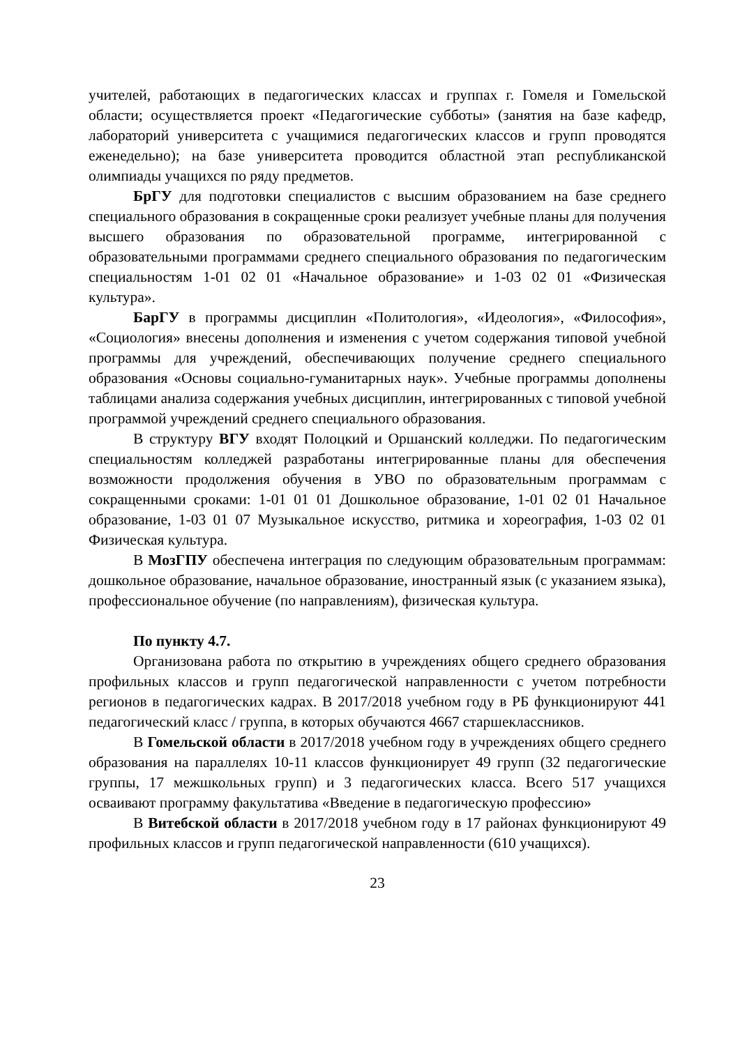учителей, работающих в педагогических классах и группах г. Гомеля и Гомельской области; осуществляется проект «Педагогические субботы» (занятия на базе кафедр, лабораторий университета с учащимися педагогических классов и групп проводятся еженедельно); на базе университета проводится областной этап республиканской олимпиады учащихся по ряду предметов.
БрГУ для подготовки специалистов с высшим образованием на базе среднего специального образования в сокращенные сроки реализует учебные планы для получения высшего образования по образовательной программе, интегрированной с образовательными программами среднего специального образования по педагогическим специальностям 1-01 02 01 «Начальное образование» и 1-03 02 01 «Физическая культура».
БарГУ в программы дисциплин «Политология», «Идеология», «Философия», «Социология» внесены дополнения и изменения с учетом содержания типовой учебной программы для учреждений, обеспечивающих получение среднего специального образования «Основы социально-гуманитарных наук». Учебные программы дополнены таблицами анализа содержания учебных дисциплин, интегрированных с типовой учебной программой учреждений среднего специального образования.
В структуру ВГУ входят Полоцкий и Оршанский колледжи. По педагогическим специальностям колледжей разработаны интегрированные планы для обеспечения возможности продолжения обучения в УВО по образовательным программам с сокращенными сроками: 1-01 01 01 Дошкольное образование, 1-01 02 01 Начальное образование, 1-03 01 07 Музыкальное искусство, ритмика и хореография, 1-03 02 01 Физическая культура.
В МозГПУ обеспечена интеграция по следующим образовательным программам: дошкольное образование, начальное образование, иностранный язык (с указанием языка), профессиональное обучение (по направлениям), физическая культура.
По пункту 4.7.
Организована работа по открытию в учреждениях общего среднего образования профильных классов и групп педагогической направленности с учетом потребности регионов в педагогических кадрах. В 2017/2018 учебном году в РБ функционируют 441 педагогический класс / группа, в которых обучаются 4667 старшеклассников.
В Гомельской области в 2017/2018 учебном году в учреждениях общего среднего образования на параллелях 10-11 классов функционирует 49 групп (32 педагогические группы, 17 межшкольных групп) и 3 педагогических класса. Всего 517 учащихся осваивают программу факультатива «Введение в педагогическую профессию»
В Витебской области в 2017/2018 учебном году в 17 районах функционируют 49 профильных классов и групп педагогической направленности (610 учащихся).
23